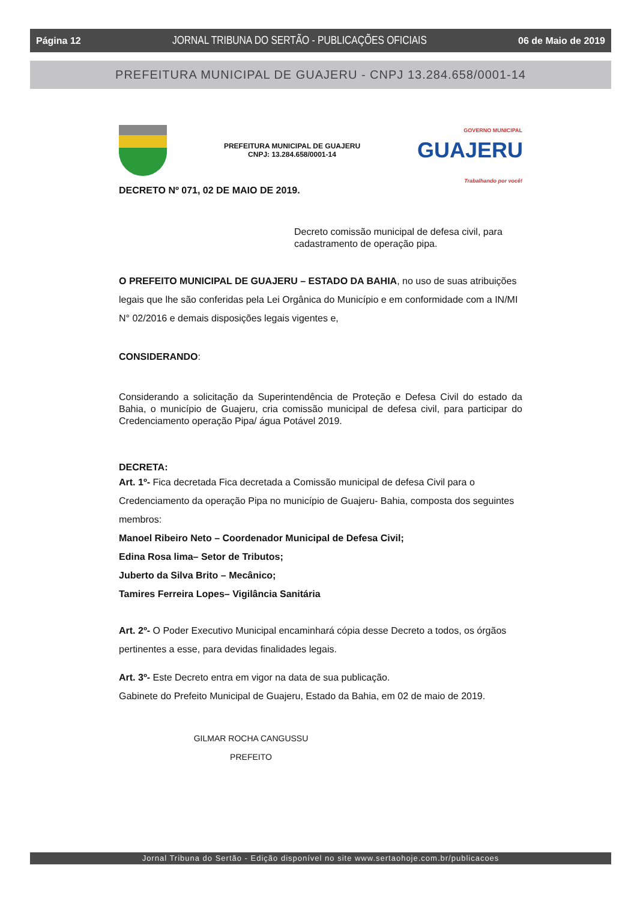Página 12 JORNAL TRIBUNA DO SERTÃO - PUBLICAÇÕES OFICIAIS 06 de Maio de 2019
PREFEITURA MUNICIPAL DE GUAJERU - CNPJ 13.284.658/0001-14
PREFEITURA MUNICIPAL DE GUAJERU
CNPJ: 13.284.658/0001-14
GOVERNO MUNICIPAL
GUAJERU
Trabalhando por você!
DECRETO Nº 071, 02 DE MAIO DE 2019.
Decreto comissão municipal de defesa civil, para cadastramento de operação pipa.
O PREFEITO MUNICIPAL DE GUAJERU – ESTADO DA BAHIA, no uso de suas atribuições legais que lhe são conferidas pela Lei Orgânica do Município e em conformidade com a IN/MI N° 02/2016 e demais disposições legais vigentes e,
CONSIDERANDO:
Considerando a solicitação da Superintendência de Proteção e Defesa Civil do estado da Bahia, o município de Guajeru, cria comissão municipal de defesa civil, para participar do Credenciamento operação Pipa/ água Potável 2019.
DECRETA:
Art. 1º- Fica decretada Fica decretada a Comissão municipal de defesa Civil para o Credenciamento da operação Pipa no município de Guajeru- Bahia, composta dos seguintes membros:
Manoel Ribeiro Neto – Coordenador Municipal de Defesa Civil;
Edina Rosa lima– Setor de Tributos;
Juberto da Silva Brito – Mecânico;
Tamires Ferreira Lopes– Vigilância Sanitária
Art. 2º- O Poder Executivo Municipal encaminhará cópia desse Decreto a todos, os órgãos pertinentes a esse, para devidas finalidades legais.
Art. 3º- Este Decreto entra em vigor na data de sua publicação.
Gabinete do Prefeito Municipal de Guajeru, Estado da Bahia, em 02 de maio de 2019.
GILMAR ROCHA CANGUSSU
PREFEITO
Jornal Tribuna do Sertão - Edição disponível no site www.sertaohoje.com.br/publicacoes